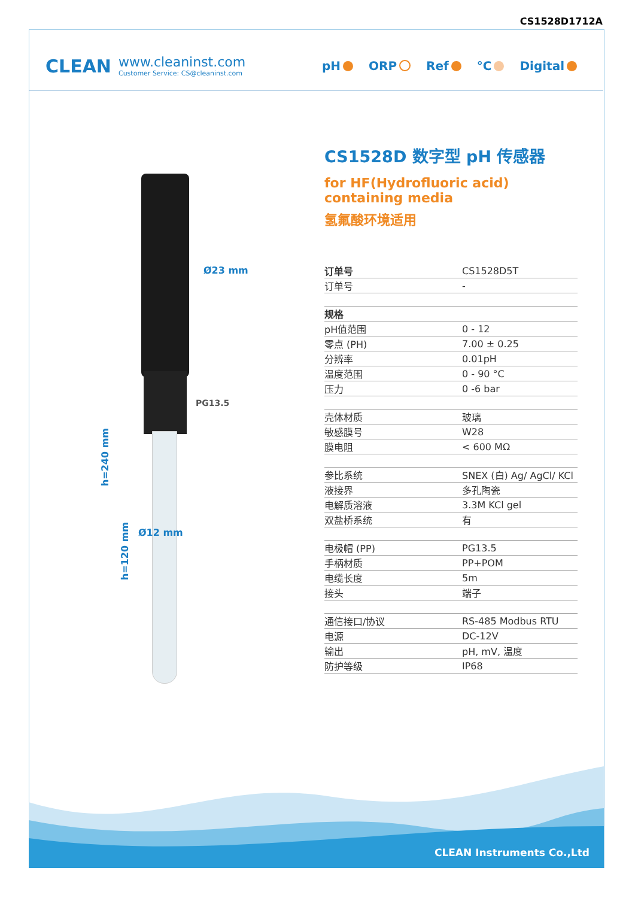CS1528D1712A
CLEAN
www.cleaninst.com
Customer Service: CS@cleaninst.com
pH ORP Ref °C Digital
Ø23 mm
PG13.5
Ø12 mm
h=240 mm
h=120 mm
CS1528D 数字型 pH 传感器
for HF(Hydrofluoric acid) containing media
氢氟酸环境适用
| 订单号 | CS1528D5T |
| 订单号 | - |
| 规格 | |
| pH值范围 | 0 - 12 |
| 零点 (PH) | 7.00 ± 0.25 |
| 分辨率 | 0.01pH |
| 温度范围 | 0 - 90 °C |
| 压力 | 0 -6 bar |
| 壳体材质 | 玻璃 |
| 敏感膜号 | W28 |
| 膜电阻 | < 600 MΩ |
| 参比系统 | SNEX (白) Ag/ AgCl/ KCl |
| 液接界 | 多孔陶瓷 |
| 电解质溶液 | 3.3M KCl gel |
| 双盐桥系统 | 有 |
| 电极帽 (PP) | PG13.5 |
| 手柄材质 | PP+POM |
| 电缆长度 | 5m |
| 接头 | 端子 |
| 通信接口/协议 | RS-485 Modbus RTU |
| 电源 | DC-12V |
| 输出 | pH, mV, 温度 |
| 防护等级 | IP68 |
CLEAN Instruments Co.,Ltd